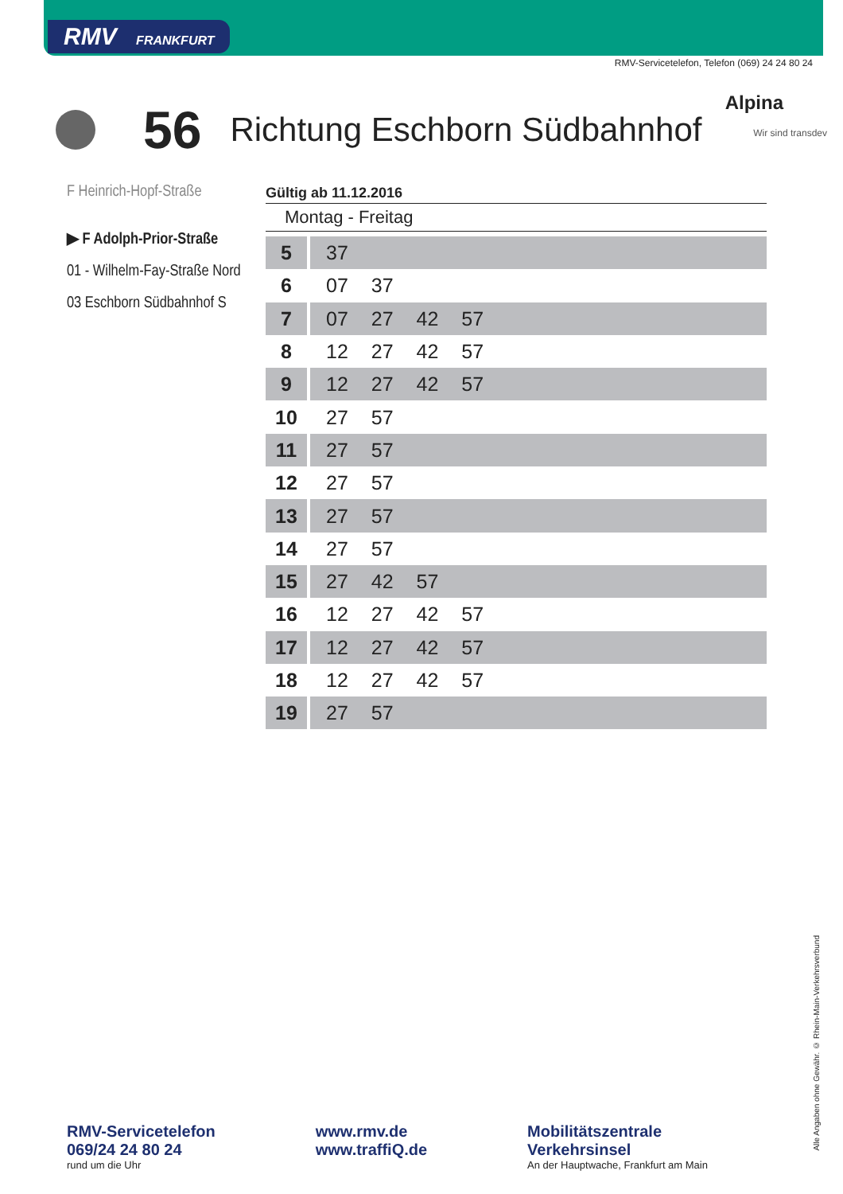RMV FRANKFURT
RMV-Servicetelefon, Telefon (069) 24 24 80 24
56 Richtung Eschborn Südbahnhof
Alpina
Wir sind transdev
F Heinrich-Hopf-Straße
▶ F Adolph-Prior-Straße
01 - Wilhelm-Fay-Straße Nord
03 Eschborn Südbahnhof S
Gültig ab 11.12.2016
Montag - Freitag
| 5 | 37 |
| 6 | 07 37 |
| 7 | 07 27 42 57 |
| 8 | 12 27 42 57 |
| 9 | 12 27 42 57 |
| 10 | 27 57 |
| 11 | 27 57 |
| 12 | 27 57 |
| 13 | 27 57 |
| 14 | 27 57 |
| 15 | 27 42 57 |
| 16 | 12 27 42 57 |
| 17 | 12 27 42 57 |
| 18 | 12 27 42 57 |
| 19 | 27 57 |
RMV-Servicetelefon
069/24 24 80 24
rund um die Uhr
www.rmv.de
www.traffiQ.de
Mobilitätszentrale
Verkehrsinsel
An der Hauptwache, Frankfurt am Main
Alle Angaben ohne Gewähr. © Rhein-Main-Verkehrsverbund